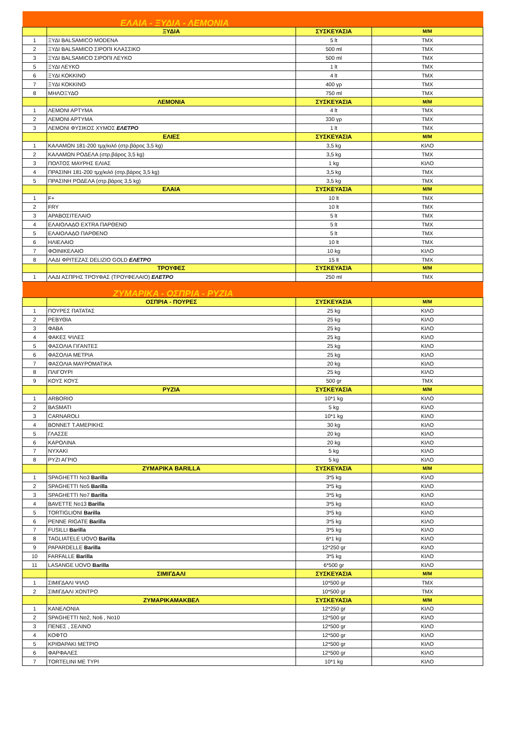| | ΕΛΑΙΑ - ΞΥΔΙΑ - ΛΕΜΟΝΙΑ | | |
| | ΞΥΔΙΑ | ΣΥΣΚΕΥΑΣΙΑ | Μ/Μ |
| 1 | ΞΥΔΙ BALSAMICO MODENA | 5 lt | TMX |
| 2 | ΞΥΔΙ BALSAMICO ΣΙΡΟΠΙ ΚΛΑΣΣΙΚΟ | 500 ml | TMX |
| 3 | ΞΥΔΙ BALSAMICO ΣΙΡΟΠΙ ΛΕΥΚΟ | 500 ml | TMX |
| 5 | ΞΥΔΙ ΛΕΥΚΟ | 1 lt | TMX |
| 6 | ΞΥΔΙ ΚΟΚΚΙΝΟ | 4 lt | TMX |
| 7 | ΞΥΔΙ ΚΟΚΚΙΝΟ | 400 γρ | TMX |
| 8 | ΜΗΛΟΞΥΔΟ | 750 ml | TMX |
| | ΛΕΜΟΝΙΑ | ΣΥΣΚΕΥΑΣΙΑ | Μ/Μ |
| 1 | ΛΕΜΟΝΙ ΑΡΤΥΜΑ | 4 lt | TMX |
| 2 | ΛΕΜΟΝΙ ΑΡΤΥΜΑ | 330 γρ | TMX |
| 3 | ΛΕΜΟΝΙ ΦΥΣΙΚΟΣ ΧΥΜΟΣ ΕΛΕΤΡΟ | 1 lt | TMX |
| | ΕΛΙΕΣ | ΣΥΣΚΕΥΑΣΙΑ | Μ/Μ |
| 1 | ΚΑΛΑΜΩΝ 181-200 τμχ/κιλό (στρ.βάρος 3,5 kg) | 3,5 kg | ΚΙΛΟ |
| 2 | ΚΑΛΑΜΩΝ ΡΟΔΕΛΑ (στρ.βάρος 3,5 kg) | 3,5 kg | TMX |
| 3 | ΠΟΛΤΟΣ ΜΑΥΡΗΣ ΕΛΙΑΣ | 1 kg | ΚΙΛΟ |
| 4 | ΠΡΑΣΙΝΗ 181-200 τμχ/κιλό (στρ.βάρος 3,5 kg) | 3,5 kg | TMX |
| 5 | ΠΡΑΣΙΝΗ ΡΟΔΕΛΑ (στρ.βάρος 3,5 kg) | 3,5 kg | TMX |
| | ΕΛΑΙΑ | ΣΥΣΚΕΥΑΣΙΑ | Μ/Μ |
| 1 | F+ | 10 lt | TMX |
| 2 | FRY | 10 lt | TMX |
| 3 | ΑΡΑΒΟΣΙΤΕΛΑΙΟ | 5 lt | TMX |
| 4 | ΕΛΑΙΟΛΑΔΟ EXTRA ΠΑΡΘΕΝΟ | 5 lt | TMX |
| 5 | ΕΛΑΙΟΛΑΔΟ ΠΑΡΘΕΝΟ | 5 lt | TMX |
| 6 | ΗΛΙΕΛΑΙΟ | 10 lt | TMX |
| 7 | ΦΟΙΝΙΚΕΛΑΙΟ | 10 kg | ΚΙΛΟ |
| 8 | ΛΑΔΙ ΦΡΙΤΕΖΑΣ DELIZIO GOLD ΕΛΕΤΡΟ | 15 lt | TMX |
| | ΤΡΟΥΦΕΣ | ΣΥΣΚΕΥΑΣΙΑ | Μ/Μ |
| 1 | ΛΑΔΙ ΑΣΠΡΗΣ ΤΡΟΥΦΑΣ (ΤΡΟΥΦΕΛΑΙΟ) ΕΛΕΤΡΟ | 250 ml | TMX |
| | ΖΥΜΑΡΙΚΑ - ΟΣΠΡΙΑ - ΡΥΖΙΑ | | |
| | ΟΣΠΡΙΑ - ΠΟΥΡΕΣ | ΣΥΣΚΕΥΑΣΙΑ | Μ/Μ |
| 1 | ΠΟΥΡΕΣ ΠΑΤΑΤΑΣ | 25 kg | ΚΙΛΟ |
| 2 | ΡΕΒΥΘΙΑ | 25 kg | ΚΙΛΟ |
| 3 | ΦΑΒΑ | 25 kg | ΚΙΛΟ |
| 4 | ΦΑΚΕΣ ΨΙΛΕΣ | 25 kg | ΚΙΛΟ |
| 5 | ΦΑΣΟΛΙΑ ΓΙΓΑΝΤΕΣ | 25 kg | ΚΙΛΟ |
| 6 | ΦΑΣΟΛΙΑ ΜΕΤΡΙΑ | 25 kg | ΚΙΛΟ |
| 7 | ΦΑΣΟΛΙΑ ΜΑΥΡΟΜΑΤΙΚΑ | 20 kg | ΚΙΛΟ |
| 8 | ΠΛΙΓΟΥΡΙ | 25 kg | ΚΙΛΟ |
| 9 | ΚΟΥΣ ΚΟΥΣ | 500 gr | TMX |
| | ΡΥΖΙΑ | ΣΥΣΚΕΥΑΣΙΑ | Μ/Μ |
| 1 | ARBORIO | 10*1 kg | ΚΙΛΟ |
| 2 | BASMATI | 5 kg | ΚΙΛΟ |
| 3 | CARNAROLI | 10*1 kg | ΚΙΛΟ |
| 4 | BONNET Τ.ΑΜΕΡΙΚΗΣ | 30 kg | ΚΙΛΟ |
| 5 | ΓΛΑΣΣΕ | 20 kg | ΚΙΛΟ |
| 6 | ΚΑΡΟΛΙΝΑ | 20 kg | ΚΙΛΟ |
| 7 | ΝΥΧΑΚΙ | 5 kg | ΚΙΛΟ |
| 8 | ΡΥΖΙ ΑΓΡΙΟ | 5 kg | ΚΙΛΟ |
| | ΖΥΜΑΡΙΚΑ BARILLA | ΣΥΣΚΕΥΑΣΙΑ | Μ/Μ |
| 1 | SPAGHETTI No3 Barilla | 3*5 kg | ΚΙΛΟ |
| 2 | SPAGHETTI No5 Barilla | 3*5 kg | ΚΙΛΟ |
| 3 | SPAGHETTI No7 Barilla | 3*5 kg | ΚΙΛΟ |
| 4 | BAVETTE No13 Barilla | 3*5 kg | ΚΙΛΟ |
| 5 | TORTIGLIONI Barilla | 3*5 kg | ΚΙΛΟ |
| 6 | PENNE RIGATE Barilla | 3*5 kg | ΚΙΛΟ |
| 7 | FUSILLI Barilla | 3*5 kg | ΚΙΛΟ |
| 8 | TAGLIATELE UOVO Barilla | 6*1 kg | ΚΙΛΟ |
| 9 | PAPARDELLE Barilla | 12*250 gr | ΚΙΛΟ |
| 10 | FARFALLE Barilla | 3*5 kg | ΚΙΛΟ |
| 11 | LASANGE UOVO Barilla | 6*500 gr | ΚΙΛΟ |
| | ΣΙΜΙΓΔΑΛΙ | ΣΥΣΚΕΥΑΣΙΑ | Μ/Μ |
| 1 | ΣΙΜΙΓΔΑΛΙ ΨΙΛΟ | 10*500 gr | TMX |
| 2 | ΣΙΜΙΓΔΑΛΙ ΧΟΝΤΡΟ | 10*500 gr | TMX |
| | ΖΥΜΑΡΙΚΑΜΑΚΒΕΛ | ΣΥΣΚΕΥΑΣΙΑ | Μ/Μ |
| 1 | ΚΑΝΕΛΟΝΙΑ | 12*250 gr | ΚΙΛΟ |
| 2 | SPAGHETTI No2, No6 , No10 | 12*500 gr | ΚΙΛΟ |
| 3 | ΠΕΝΕΣ , ΣΕΛΙΝΟ | 12*500 gr | ΚΙΛΟ |
| 4 | ΚΟΦΤΟ | 12*500 gr | ΚΙΛΟ |
| 5 | ΚΡΙΘΑΡΑΚΙ ΜΕΤΡΙΟ | 12*500 gr | ΚΙΛΟ |
| 6 | ΦΑΡΦΑΛΕΣ | 12*500 gr | ΚΙΛΟ |
| 7 | TORTELINI ME TYPI | 10*1 kg | ΚΙΛΟ |